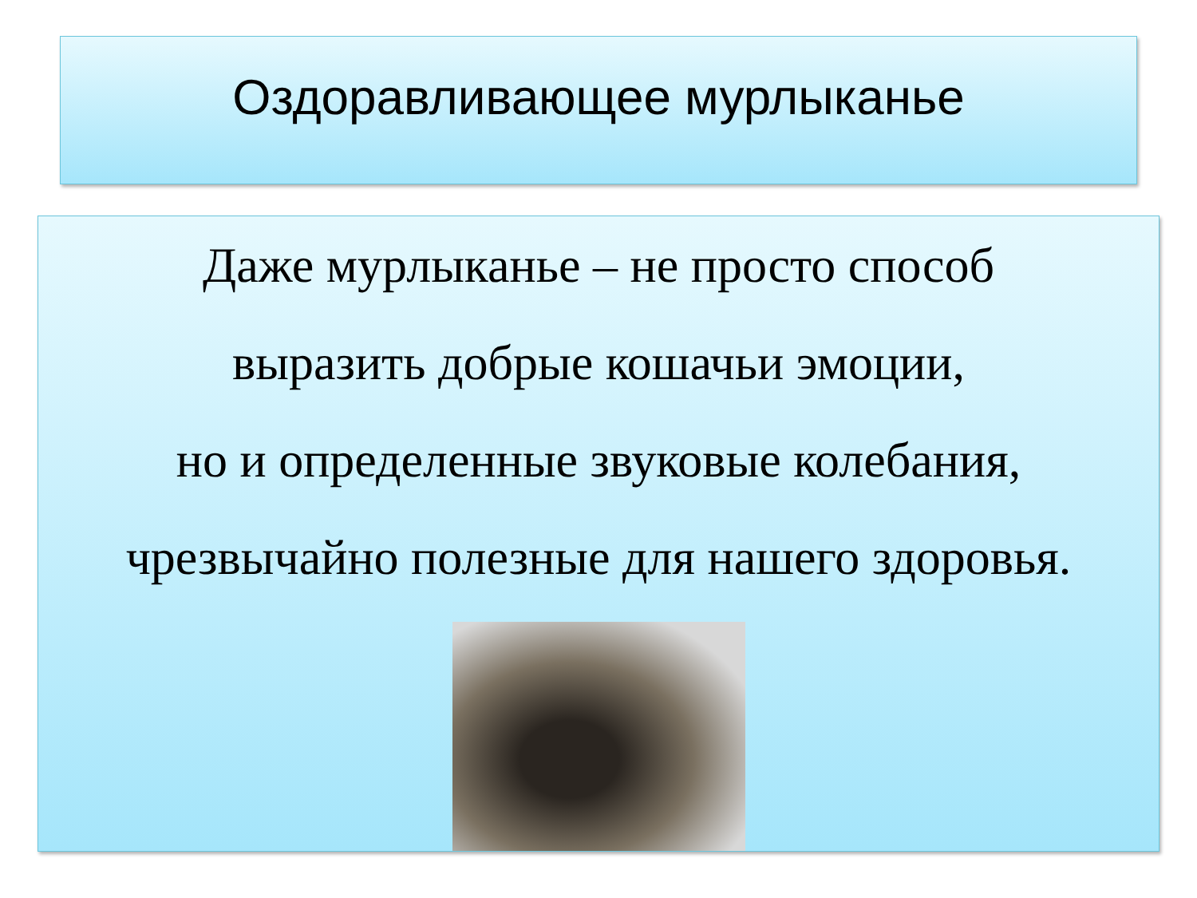Оздоравливающее мурлыканье
Даже мурлыканье – не просто способ
выразить добрые кошачьи эмоции,
но и определенные звуковые колебания,
чрезвычайно полезные для нашего здоровья.